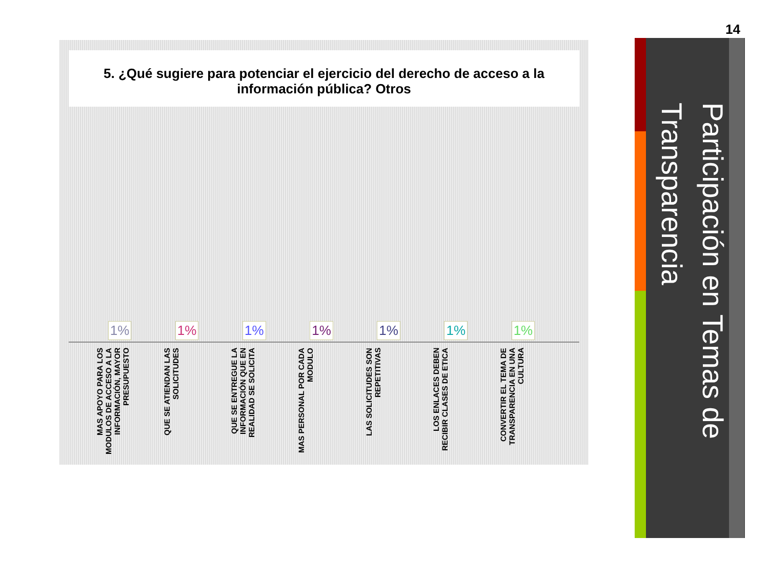14
5. ¿Qué sugiere para potenciar el ejercicio del derecho de acceso a la información pública? Otros
1% 1% 1% 1% 1% 1% 1%
MAS APOYO PARA LOS MODULOS DE ACCESO A LA INFORMACIÓN, MAYOR PRESUPUESTO
QUE SE ATIENDAN LAS SOLICITUDES
QUE SE ENTREGUE LA INFORMACIÓN QUE EN REALIDAD SE SOLICITA
MAS PERSONAL POR CADA MODULO
LAS SOLICITUDES SON REPETITIVAS
LOS ENLACES DEBEN RECIBIR CLASES DE ETICA
CONVERTIR EL TEMA DE TRANSPARENCIA EN UNA CULTURA
Participación en Temas de Transparencia